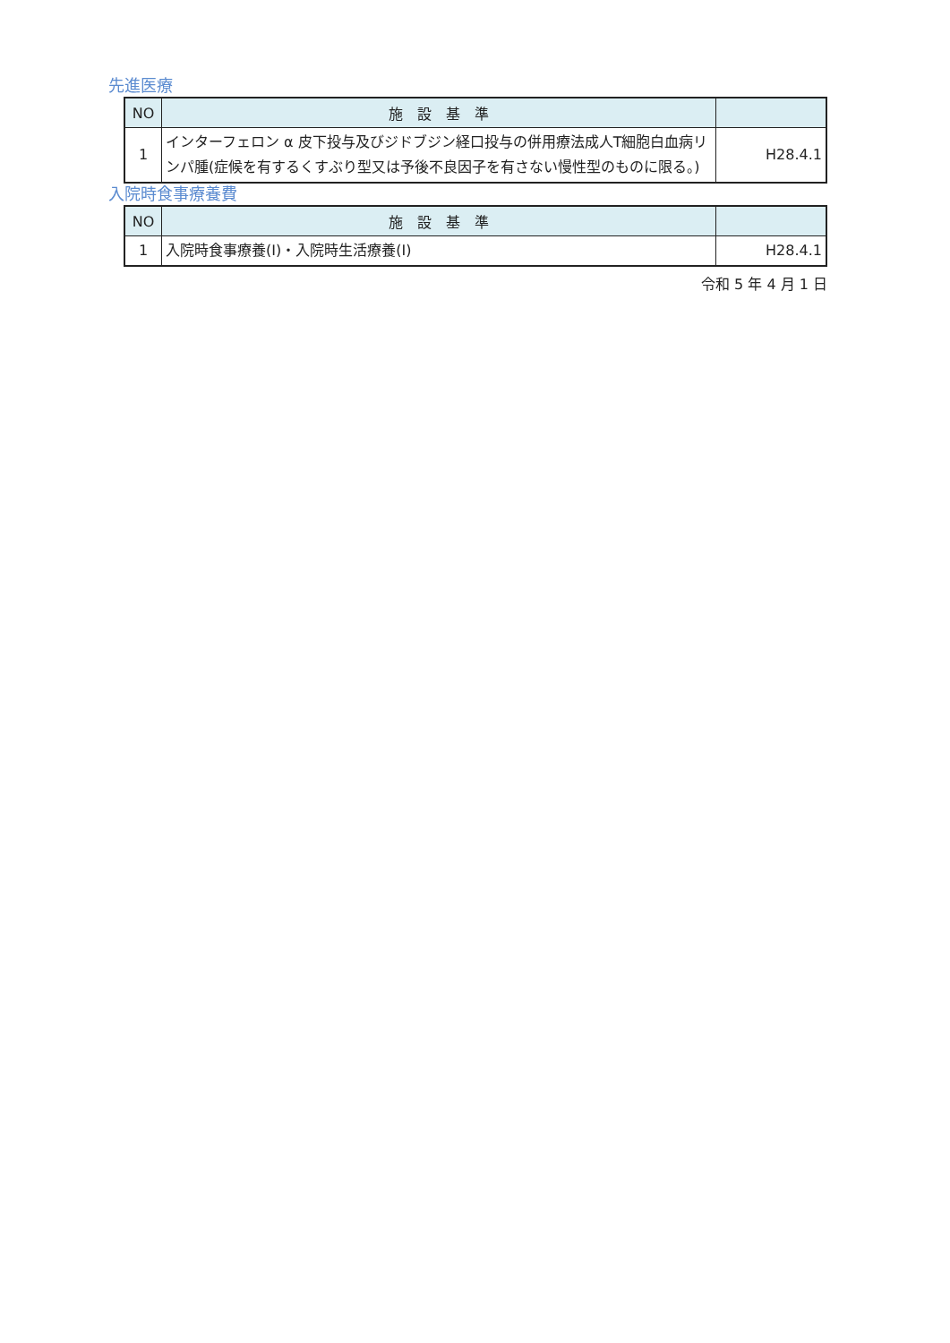先進医療
| NO | 施 設 基 準 | |
| --- | --- | --- |
| 1 | インターフェロン α 皮下投与及びジドブジン経口投与の併用療法成人T細胞白血病リンパ腫(症候を有するくすぶり型又は予後不良因子を有さない慢性型のものに限る。) | H28.4.1 |
入院時食事療養費
| NO | 施 設 基 準 | |
| --- | --- | --- |
| 1 | 入院時食事療養(Ⅰ)・入院時生活療養(Ⅰ) | H28.4.1 |
令和 5 年 4 月 1 日